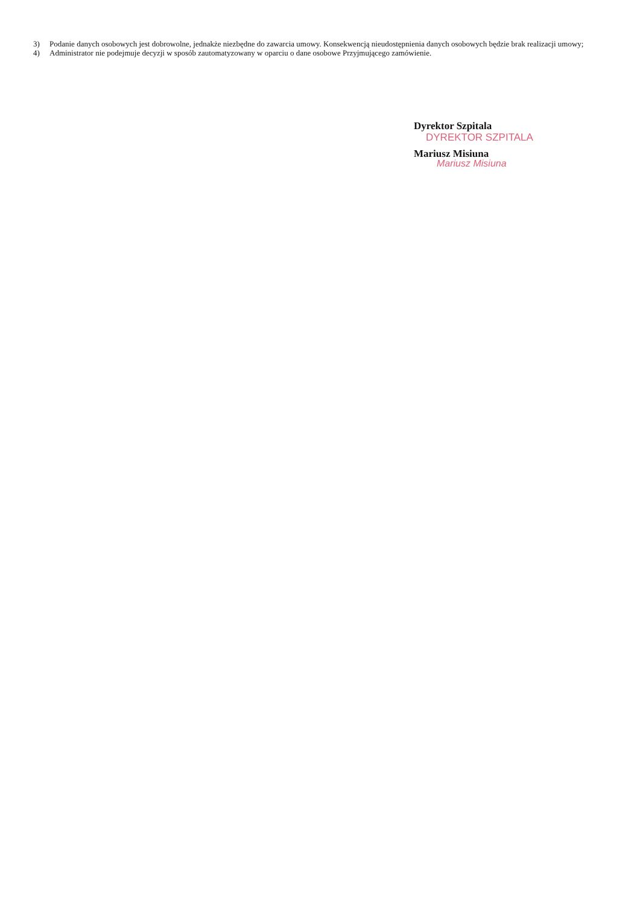3) Podanie danych osobowych jest dobrowolne, jednakże niezbędne do zawarcia umowy. Konsekwencją nieudostępnienia danych osobowych będzie brak realizacji umowy;
4) Administrator nie podejmuje decyzji w sposób zautomatyzowany w oparciu o dane osobowe Przyjmującego zamówienie.
Dyrektor Szpitala
DYREKTOR SZPITALA
Mariusz Misiuna
Mariusz Misiuna